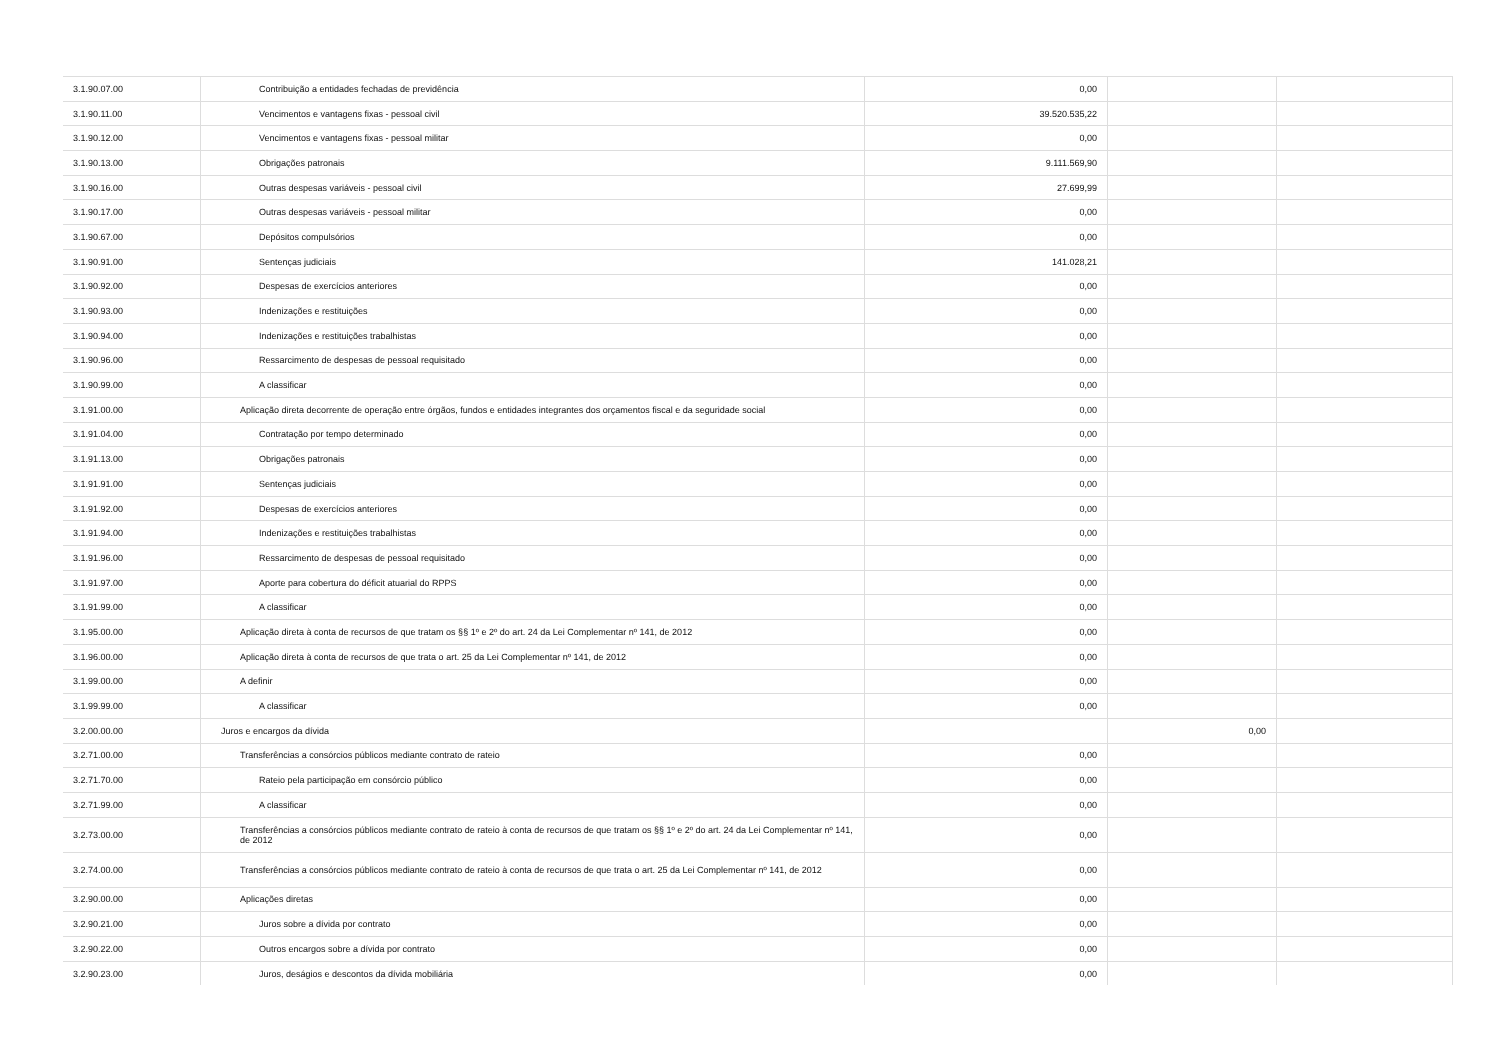| 3.1.90.07.00 | Contribuição a entidades fechadas de previdência | 0,00 | | |
| 3.1.90.11.00 | Vencimentos e vantagens fixas - pessoal civil | 39.520.535,22 | | |
| 3.1.90.12.00 | Vencimentos e vantagens fixas - pessoal militar | 0,00 | | |
| 3.1.90.13.00 | Obrigações patronais | 9.111.569,90 | | |
| 3.1.90.16.00 | Outras despesas variáveis - pessoal civil | 27.699,99 | | |
| 3.1.90.17.00 | Outras despesas variáveis - pessoal militar | 0,00 | | |
| 3.1.90.67.00 | Depósitos compulsórios | 0,00 | | |
| 3.1.90.91.00 | Sentenças judiciais | 141.028,21 | | |
| 3.1.90.92.00 | Despesas de exercícios anteriores | 0,00 | | |
| 3.1.90.93.00 | Indenizações e restituições | 0,00 | | |
| 3.1.90.94.00 | Indenizações e restituições trabalhistas | 0,00 | | |
| 3.1.90.96.00 | Ressarcimento de despesas de pessoal requisitado | 0,00 | | |
| 3.1.90.99.00 | A classificar | 0,00 | | |
| 3.1.91.00.00 | Aplicação direta decorrente de operação entre órgãos, fundos e entidades integrantes dos orçamentos fiscal e da seguridade social | 0,00 | | |
| 3.1.91.04.00 | Contratação por tempo determinado | 0,00 | | |
| 3.1.91.13.00 | Obrigações patronais | 0,00 | | |
| 3.1.91.91.00 | Sentenças judiciais | 0,00 | | |
| 3.1.91.92.00 | Despesas de exercícios anteriores | 0,00 | | |
| 3.1.91.94.00 | Indenizações e restituições trabalhistas | 0,00 | | |
| 3.1.91.96.00 | Ressarcimento de despesas de pessoal requisitado | 0,00 | | |
| 3.1.91.97.00 | Aporte para cobertura do déficit atuarial do RPPS | 0,00 | | |
| 3.1.91.99.00 | A classificar | 0,00 | | |
| 3.1.95.00.00 | Aplicação direta à conta de recursos de que tratam os §§ 1º e 2º do art. 24 da Lei Complementar nº 141, de 2012 | 0,00 | | |
| 3.1.96.00.00 | Aplicação direta à conta de recursos de que trata o art. 25 da Lei Complementar nº 141, de 2012 | 0,00 | | |
| 3.1.99.00.00 | A definir | 0,00 | | |
| 3.1.99.99.00 | A classificar | 0,00 | | |
| 3.2.00.00.00 | Juros e encargos da dívida | | 0,00 | |
| 3.2.71.00.00 | Transferências a consórcios públicos mediante contrato de rateio | 0,00 | | |
| 3.2.71.70.00 | Rateio pela participação em consórcio público | 0,00 | | |
| 3.2.71.99.00 | A classificar | 0,00 | | |
| 3.2.73.00.00 | Transferências a consórcios públicos mediante contrato de rateio à conta de recursos de que tratam os §§ 1º e 2º do art. 24 da Lei Complementar nº 141, de 2012 | 0,00 | | |
| 3.2.74.00.00 | Transferências a consórcios públicos mediante contrato de rateio à conta de recursos de que trata o art. 25 da Lei Complementar nº 141, de 2012 | 0,00 | | |
| 3.2.90.00.00 | Aplicações diretas | 0,00 | | |
| 3.2.90.21.00 | Juros sobre a dívida por contrato | 0,00 | | |
| 3.2.90.22.00 | Outros encargos sobre a dívida por contrato | 0,00 | | |
| 3.2.90.23.00 | Juros, deságios e descontos da dívida mobiliária | 0,00 | | |